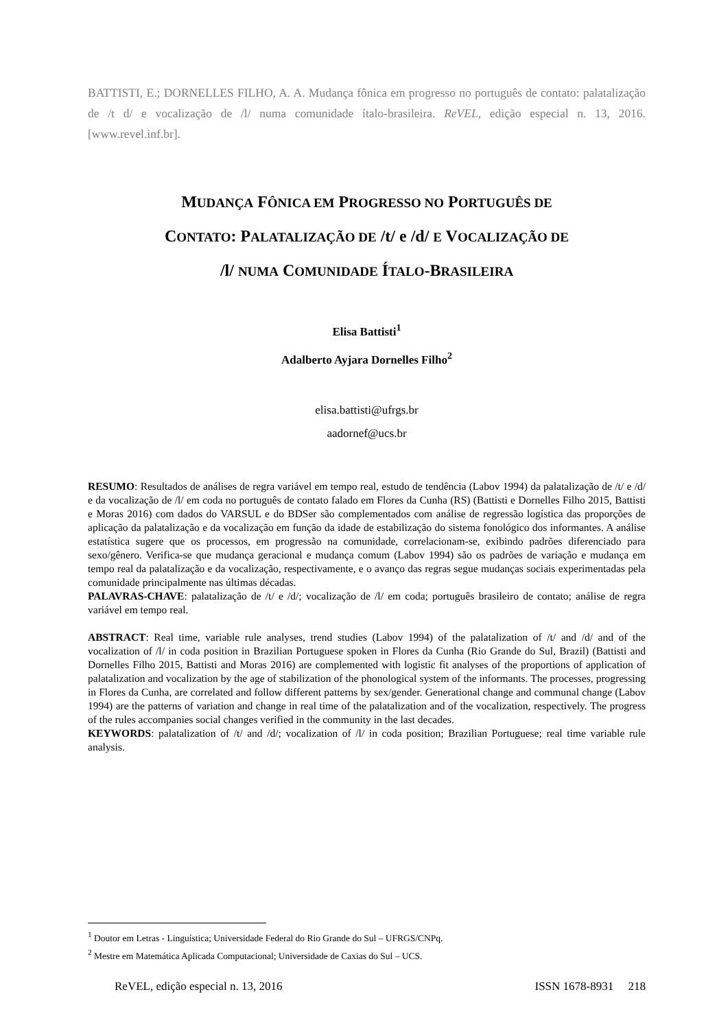BATTISTI, E.; DORNELLES FILHO, A. A. Mudança fônica em progresso no português de contato: palatalização de /t d/ e vocalização de /l/ numa comunidade ítalo-brasileira. ReVEL, edição especial n. 13, 2016. [www.revel.inf.br].
MUDANÇA FÔNICA EM PROGRESSO NO PORTUGUÊS DE
CONTATO: PALATALIZAÇÃO DE /t/ e /d/ E VOCALIZAÇÃO DE
/l/ NUMA COMUNIDADE ÍTALO-BRASILEIRA
Elisa Battisti<sup>1</sup>
Adalberto Ayjara Dornelles Filho<sup>2</sup>
elisa.battisti@ufrgs.br
aadornef@ucs.br
RESUMO: Resultados de análises de regra variável em tempo real, estudo de tendência (Labov 1994) da palatalização de /t/ e /d/ e da vocalização de /l/ em coda no português de contato falado em Flores da Cunha (RS) (Battisti e Dornelles Filho 2015, Battisti e Moras 2016) com dados do VARSUL e do BDSer são complementados com análise de regressão logística das proporções de aplicação da palatalização e da vocalização em função da idade de estabilização do sistema fonológico dos informantes. A análise estatística sugere que os processos, em progressão na comunidade, correlacionam-se, exibindo padrões diferenciado para sexo/gênero. Verifica-se que mudança geracional e mudança comum (Labov 1994) são os padrões de variação e mudança em tempo real da palatalização e da vocalização, respectivamente, e o avanço das regras segue mudanças sociais experimentadas pela comunidade principalmente nas últimas décadas.
PALAVRAS-CHAVE: palatalização de /t/ e /d/; vocalização de /l/ em coda; português brasileiro de contato; análise de regra variável em tempo real.
ABSTRACT: Real time, variable rule analyses, trend studies (Labov 1994) of the palatalization of /t/ and /d/ and of the vocalization of /l/ in coda position in Brazilian Portuguese spoken in Flores da Cunha (Rio Grande do Sul, Brazil) (Battisti and Dornelles Filho 2015, Battisti and Moras 2016) are complemented with logistic fit analyses of the proportions of application of palatalization and vocalization by the age of stabilization of the phonological system of the informants. The processes, progressing in Flores da Cunha, are correlated and follow different patterns by sex/gender. Generational change and communal change (Labov 1994) are the patterns of variation and change in real time of the palatalization and of the vocalization, respectively. The progress of the rules accompanies social changes verified in the community in the last decades.
KEYWORDS: palatalization of /t/ and /d/; vocalization of /l/ in coda position; Brazilian Portuguese; real time variable rule analysis.
<sup>1</sup> Doutor em Letras - Linguística; Universidade Federal do Rio Grande do Sul – UFRGS/CNPq.
<sup>2</sup> Mestre em Matemática Aplicada Computacional; Universidade de Caxias do Sul – UCS.
ReVEL, edição especial n. 13, 2016 ISSN 1678-8931 218